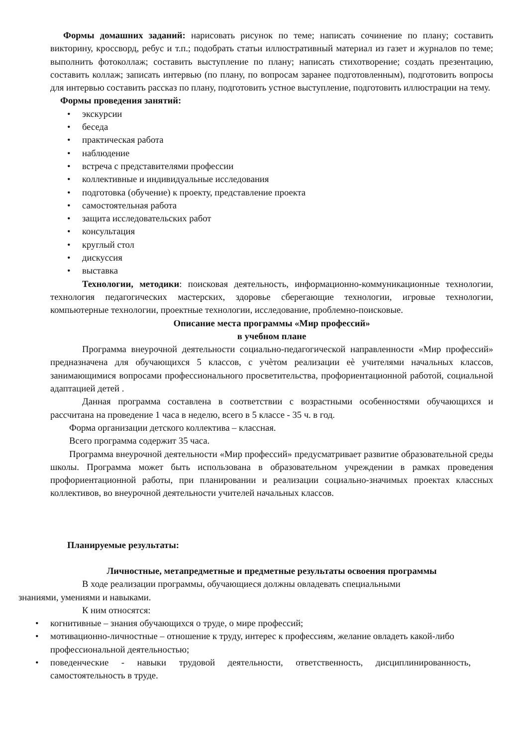Формы домашних заданий: нарисовать рисунок по теме; написать сочинение по плану; составить викторину, кроссворд, ребус и т.п.; подобрать статьи иллюстративный материал из газет и журналов по теме; выполнить фотоколлаж; составить выступление по плану; написать стихотворение; создать презентацию, составить коллаж; записать интервью (по плану, по вопросам заранее подготовленным), подготовить вопросы для интервью составить рассказ по плану, подготовить устное выступление, подготовить иллюстрации на тему.
Формы проведения занятий:
• экскурсии
• беседа
• практическая работа
• наблюдение
• встреча с представителями профессии
• коллективные и индивидуальные исследования
• подготовка (обучение) к проекту, представление проекта
• самостоятельная работа
• защита исследовательских работ
• консультация
• круглый стол
• дискуссия
• выставка
Технологии, методики: поисковая деятельность, информационно-коммуникационные технологии, технология педагогических мастерских, здоровье сберегающие технологии, игровые технологии, компьютерные технологии, проектные технологии, исследование, проблемно-поисковые.
Описание места программы «Мир профессий»
в учебном плане
Программа внеурочной деятельности социально-педагогической направленности «Мир профессий» предназначена для обучающихся 5 классов, с учѐтом реализации еѐ учителями начальных классов, занимающимися вопросами профессионального просветительства, профориентационной работой, социальной адаптацией детей .
Данная программа составлена в соответствии с возрастными особенностями обучающихся и рассчитана на проведение 1 часа в неделю, всего в 5 классе - 35 ч. в год.
Форма организации детского коллектива – классная.
Всего программа содержит 35 часа.
Программа внеурочной деятельности «Мир профессий» предусматривает развитие образовательной среды школы. Программа может быть использована в образовательном учреждении в рамках проведения профориентационной работы, при планировании и реализации социально-значимых проектах классных коллективов, во внеурочной деятельности учителей начальных классов.
Планируемые результаты:
Личностные, метапредметные и предметные результаты освоения программы
В ходе реализации программы, обучающиеся должны овладевать специальными
знаниями, умениями и навыками.
К ним относятся:
• когнитивные – знания обучающихся о труде, о мире профессий;
• мотивационно-личностные – отношение к труду, интерес к профессиям, желание овладеть какой-либо профессиональной деятельностью;
• поведенческие - навыки трудовой деятельности, ответственность, дисциплинированность, самостоятельность в труде.